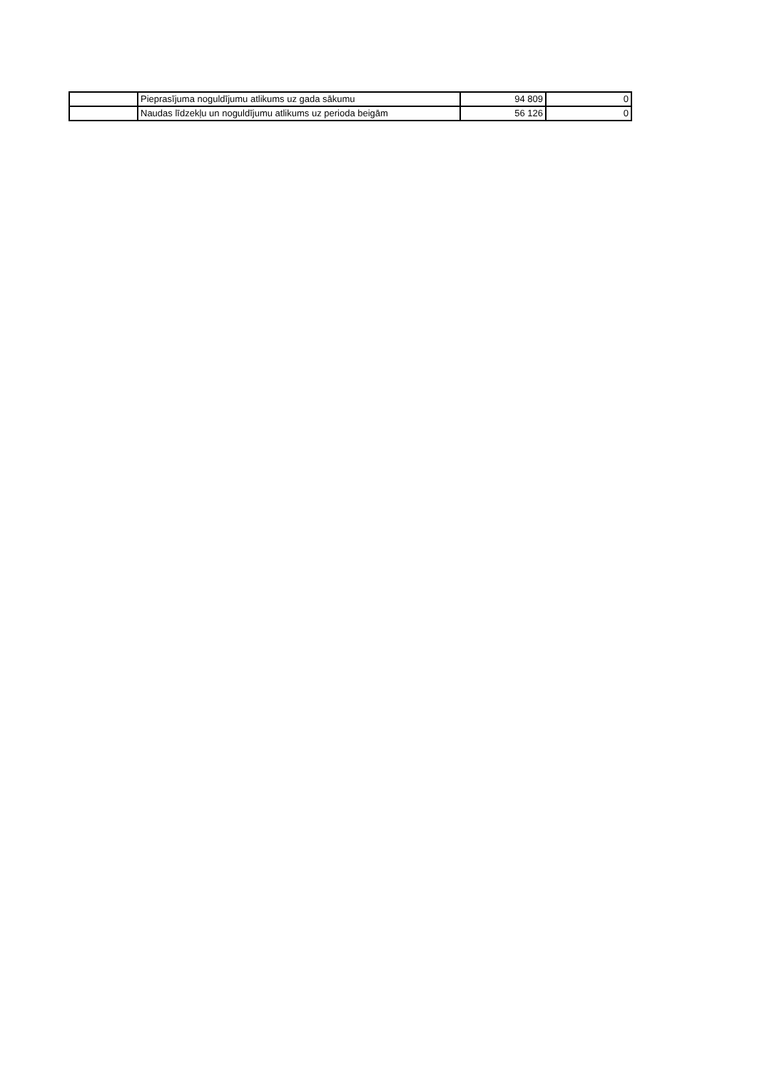| | Pieprasījuma noguldījumu atlikums uz gada sākumu | 94 809 | 0 |
| | Naudas līdzekļu un noguldījumu atlikums uz perioda beigām | 56 126 | 0 |